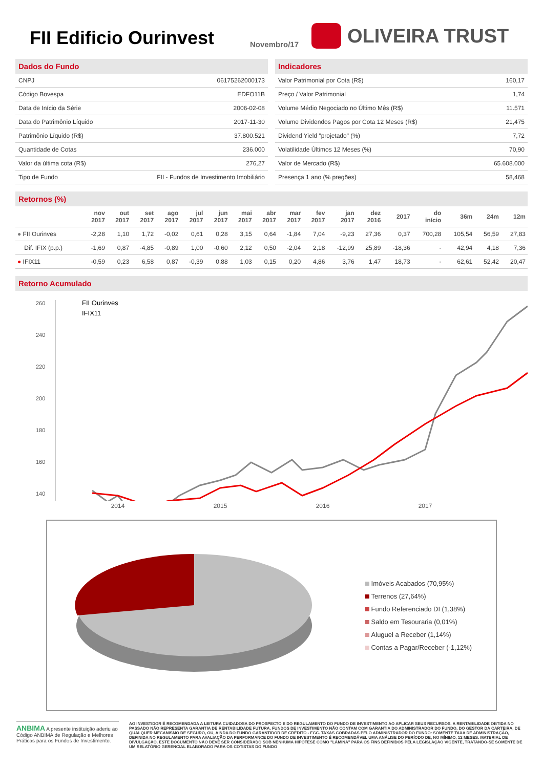FII Edificio Ourinvest
Novembro/17
OLIVEIRA TRUST
Dados do Fundo
| CNPJ | 06175262000173 |
| Código Bovespa | EDFO11B |
| Data de Início da Série | 2006-02-08 |
| Data do Patrimônio Líquido | 2017-11-30 |
| Patrimônio Líquido (R$) | 37.800.521 |
| Quantidade de Cotas | 236.000 |
| Valor da última cota (R$) | 276,27 |
| Tipo de Fundo | FII - Fundos de Investimento Imobiliário |
Indicadores
| Valor Patrimonial por Cota (R$) | 160,17 |
| Preço / Valor Patrimonial | 1,74 |
| Volume Médio Negociado no Último Mês (R$) | 11.571 |
| Volume Dividendos Pagos por Cota 12 Meses (R$) | 21,475 |
| Dividend Yield "projetado" (%) | 7,72 |
| Volatilidade Últimos 12 Meses (%) | 70,90 |
| Valor de Mercado (R$) | 65.608.000 |
| Presença 1 ano (% pregões) | 58,468 |
Retornos (%)
| | nov 2017 | out 2017 | set 2017 | ago 2017 | jul 2017 | jun 2017 | mai 2017 | abr 2017 | mar 2017 | fev 2017 | jan 2017 | dez 2016 | 2017 | do início | 36m | 24m | 12m |
| --- | --- | --- | --- | --- | --- | --- | --- | --- | --- | --- | --- | --- | --- | --- | --- | --- | --- |
| ● FII Ourinves | -2,28 | 1,10 | 1,72 | -0,02 | 0,61 | 0,28 | 3,15 | 0,64 | -1,84 | 7,04 | -9,23 | 27,36 | 0,37 | 700,28 | 105,54 | 56,59 | 27,83 |
| Dif. IFIX (p.p.) | -1,69 | 0,87 | -4,85 | -0,89 | 1,00 | -0,60 | 2,12 | 0,50 | -2,04 | 2,18 | -12,99 | 25,89 | -18,36 | - | 42,94 | 4,18 | 7,36 |
| ● IFIX11 | -0,59 | 0,23 | 6,58 | 0,87 | -0,39 | 0,88 | 1,03 | 0,15 | 0,20 | 4,86 | 3,76 | 1,47 | 18,73 | - | 62,61 | 52,42 | 20,47 |
Retorno Acumulado
260
240
220
200
180
160
140
FII Ourinves
IFIX11
2014 2015 2016 2017
Imóveis Acabados (70,95%)
Terrenos (27,64%)
Fundo Referenciado DI (1,38%)
Saldo em Tesouraria (0,01%)
Aluguel a Receber (1,14%)
Contas a Pagar/Receber (-1,12%)
ANBIMA A presente instituição aderiu ao Código ANBIMA de Regulação e Melhores Práticas para os Fundos de Investimento.
AO INVESTIDOR É RECOMENDADA A LEITURA CUIDADOSA DO PROSPECTO E DO REGULAMENTO DO FUNDO DE INVESTIMENTO AO APLICAR SEUS RECURSOS. A RENTABILIDADE OBTIDA NO PASSADO NÃO REPRESENTA GARANTIA DE RENTABILIDADE FUTURA. FUNDOS DE INVESTIMENTO NÃO CONTAM COM GARANTIA DO ADMINISTRADOR DO FUNDO, DO GESTOR DA CARTEIRA, DE QUALQUER MECANISMO DE SEGURO, OU, AINDA DO FUNDO GARANTIDOR DE CRÉDITO - FGC. TAXAS COBRADAS PELO ADMINISTRADOR DO FUNDO: SOMENTE TAXA DE ADMINISTRAÇÃO, DEFINIDA NO REGULAMENTO PARA AVALIAÇÃO DA PERFORMANCE DO FUNDO DE INVESTIMENTO É RECOMENDÁVEL UMA ANÁLISE DO PERÍODO DE, NO MÍNIMO, 12 MESES. MATERIAL DE DIVULGAÇÃO. ESTE DOCUMENTO NÃO DEVE SER CONSIDERADO SOB NENHUMA HIPÓTESE COMO "LÂMINA" PARA OS FINS DEFINIDOS PELA LEGISLAÇÃO VIGENTE, TRATANDO-SE SOMENTE DE UM RELATÓRIO GERENCIAL ELABORADO PARA OS COTISTAS DO FUNDO